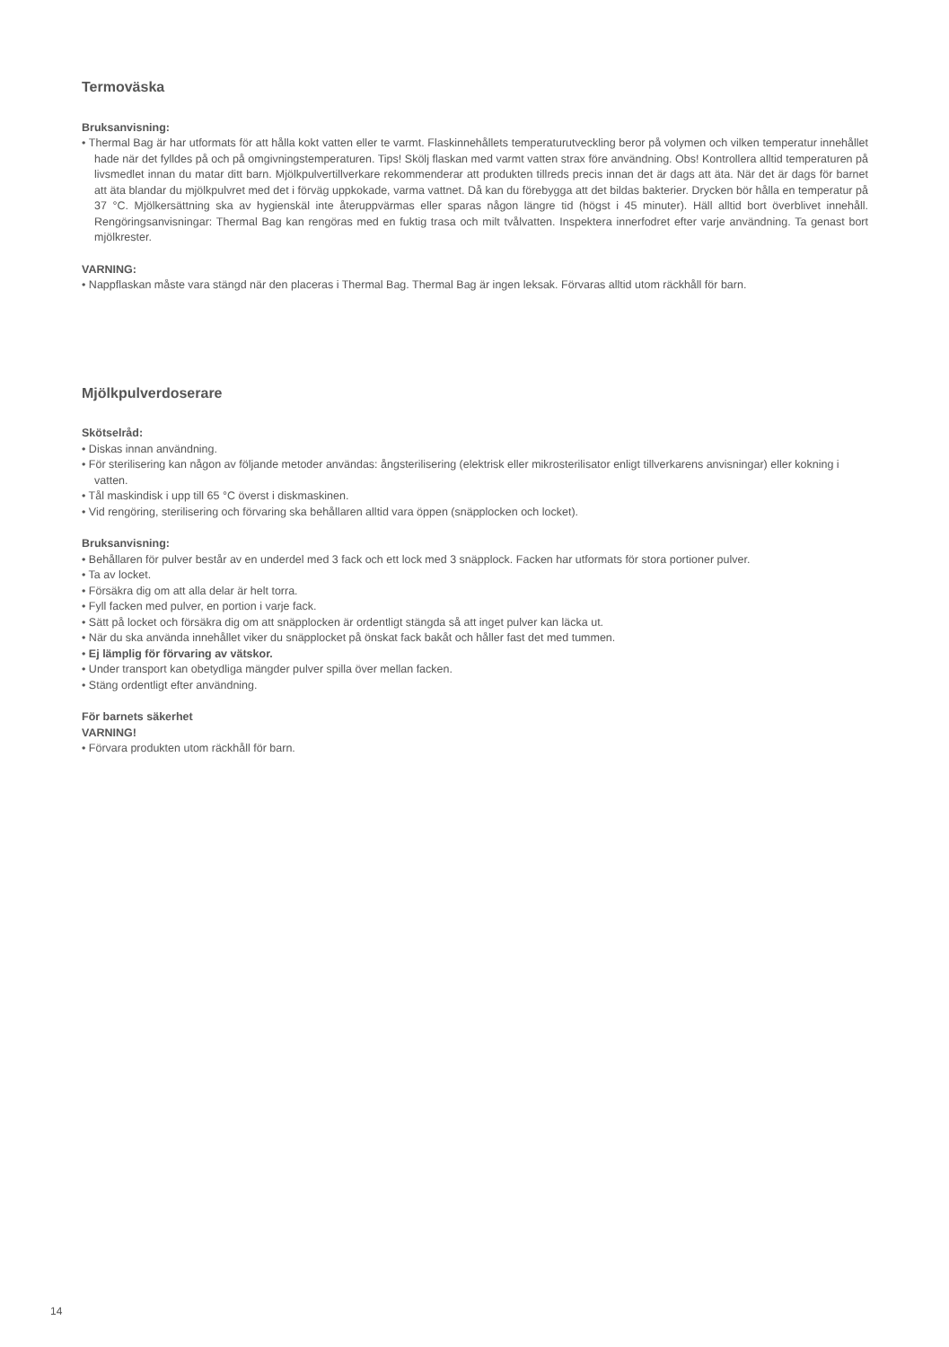Termoväska
Bruksanvisning:
• Thermal Bag är har utformats för att hålla kokt vatten eller te varmt. Flaskinnehållets temperaturutveckling beror på volymen och vilken temperatur innehållet hade när det fylldes på och på omgivningstemperaturen. Tips! Skölj flaskan med varmt vatten strax före användning. Obs! Kontrollera alltid temperaturen på livsmedlet innan du matar ditt barn. Mjölkpulvertillverkare rekommenderar att produkten tillreds precis innan det är dags att äta. När det är dags för barnet att äta blandar du mjölkpulvret med det i förväg uppkokade, varma vattnet. Då kan du förebygga att det bildas bakterier. Drycken bör hålla en temperatur på 37 °C. Mjölkersättning ska av hygienskäl inte återuppvärmas eller sparas någon längre tid (högst i 45 minuter). Häll alltid bort överblivet innehåll. Rengöringsanvisningar: Thermal Bag kan rengöras med en fuktig trasa och milt tvålvatten. Inspektera innerfodret efter varje användning. Ta genast bort mjölkrester.
VARNING:
• Nappflaskan måste vara stängd när den placeras i Thermal Bag. Thermal Bag är ingen leksak. Förvaras alltid utom räckhåll för barn.
Mjölkpulverdoserare
Skötselråd:
• Diskas innan användning.
• För sterilisering kan någon av följande metoder användas: ångsterilisering (elektrisk eller mikrosterilisator enligt tillverkarens anvisningar) eller kokning i vatten.
• Tål maskindisk i upp till 65 °C överst i diskmaskinen.
• Vid rengöring, sterilisering och förvaring ska behållaren alltid vara öppen (snäpplocken och locket).
Bruksanvisning:
• Behållaren för pulver består av en underdel med 3 fack och ett lock med 3 snäpplock. Facken har utformats för stora portioner pulver.
• Ta av locket.
• Försäkra dig om att alla delar är helt torra.
• Fyll facken med pulver, en portion i varje fack.
• Sätt på locket och försäkra dig om att snäpplocken är ordentligt stängda så att inget pulver kan läcka ut.
• När du ska använda innehållet viker du snäpplocket på önskat fack bakåt och håller fast det med tummen.
• Ej lämplig för förvaring av vätskor.
• Under transport kan obetydliga mängder pulver spilla över mellan facken.
• Stäng ordentligt efter användning.
För barnets säkerhet
VARNING!
• Förvara produkten utom räckhåll för barn.
14